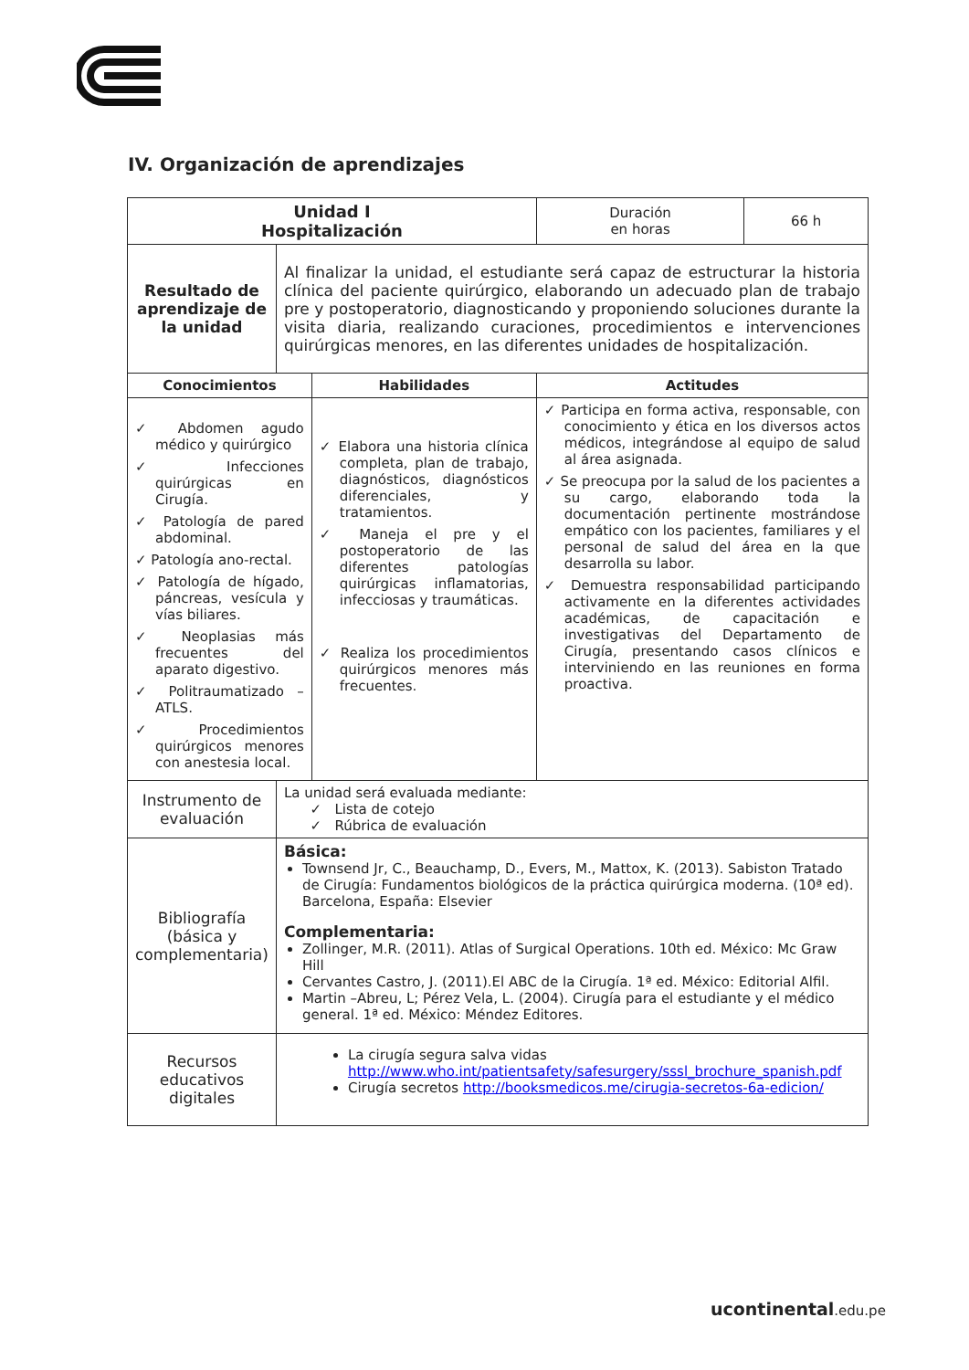IV. Organización de aprendizajes
| Unidad I Hospitalización | | | Duración en horas | 66 h |
| Resultado de aprendizaje de la unidad | Al finalizar la unidad, el estudiante será capaz de estructurar la historia clínica del paciente quirúrgico, elaborando un adecuado plan de trabajo pre y postoperatorio, diagnosticando y proponiendo soluciones durante la visita diaria, realizando curaciones, procedimientos e intervenciones quirúrgicas menores, en las diferentes unidades de hospitalización. | | | |
| Conocimientos | | Habilidades | Actitudes | |
| ✓ Abdomen agudo médico y quirúrgico ✓ Infecciones quirúrgicas en Cirugía. ✓ Patología de pared abdominal. ✓ Patología ano-rectal. ✓ Patología de hígado, páncreas, vesícula y vías biliares. ✓ Neoplasias más frecuentes del aparato digestivo. ✓ Politraumatizado – ATLS. ✓ Procedimientos quirúrgicos menores con anestesia local. | | ✓ Elabora una historia clínica completa, plan de trabajo, diagnósticos, diagnósticos diferenciales, y tratamientos. ✓ Maneja el pre y el postoperatorio de las diferentes patologías quirúrgicas inflamatorias, infecciosas y traumáticas. ✓ Realiza los procedimientos quirúrgicos menores más frecuentes. | ✓ Participa en forma activa, responsable, con conocimiento y ética en los diversos actos médicos, integrándose al equipo de salud al área asignada. ✓ Se preocupa por la salud de los pacientes a su cargo, elaborando toda la documentación pertinente mostrándose empático con los pacientes, familiares y el personal de salud del área en la que desarrolla su labor. ✓ Demuestra responsabilidad participando activamente en la diferentes actividades académicas, de capacitación e investigativas del Departamento de Cirugía, presentando casos clínicos e interviniendo en las reuniones en forma proactiva. | |
| Instrumento de evaluación | La unidad será evaluada mediante: ✓ Lista de cotejo ✓ Rúbrica de evaluación | | | |
| Bibliografía (básica y complementaria) | Básica: Townsend Jr, C., Beauchamp, D., Evers, M., Mattox, K. (2013). Sabiston Tratado de Cirugía: Fundamentos biológicos de la práctica quirúrgica moderna. (10ª ed). Barcelona, España: Elsevier Complementaria: Zollinger, M.R. (2011). Atlas of Surgical Operations. 10th ed. México: Mc Graw Hill Cervantes Castro, J. (2011).El ABC de la Cirugía. 1ª ed. México: Editorial Alfil. Martin –Abreu, L; Pérez Vela, L. (2004). Cirugía para el estudiante y el médico general. 1ª ed. México: Méndez Editores. | | | |
| Recursos educativos digitales | La cirugía segura salva vidas http://www.who.int/patientsafety/safesurgery/sssl_brochure_spanish.pdf Cirugía secretos http://booksmedicos.me/cirugia-secretos-6a-edicion/ | | | |
ucontinental.edu.pe